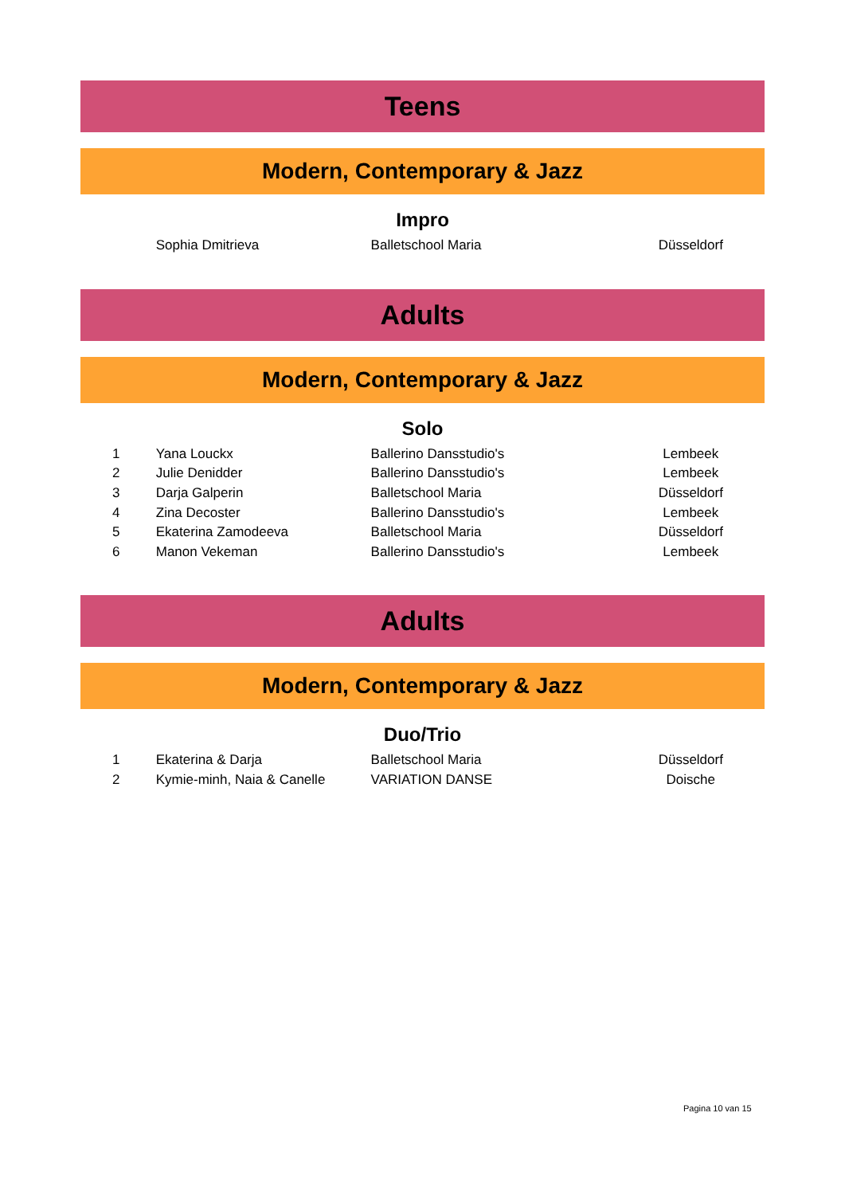Teens
Modern, Contemporary & Jazz
Impro
| | Sophia Dmitrieva | Balletschool Maria | Düsseldorf |
Adults
Modern, Contemporary & Jazz
Solo
| 1 | Yana Louckx | Ballerino Dansstudio's | Lembeek |
| 2 | Julie Denidder | Ballerino Dansstudio's | Lembeek |
| 3 | Darja Galperin | Balletschool Maria | Düsseldorf |
| 4 | Zina Decoster | Ballerino Dansstudio's | Lembeek |
| 5 | Ekaterina Zamodeeva | Balletschool Maria | Düsseldorf |
| 6 | Manon Vekeman | Ballerino Dansstudio's | Lembeek |
Adults
Modern, Contemporary & Jazz
Duo/Trio
| 1 | Ekaterina & Darja | Balletschool Maria | Düsseldorf |
| 2 | Kymie-minh, Naia & Canelle | VARIATION DANSE | Doische |
Pagina 10 van 15